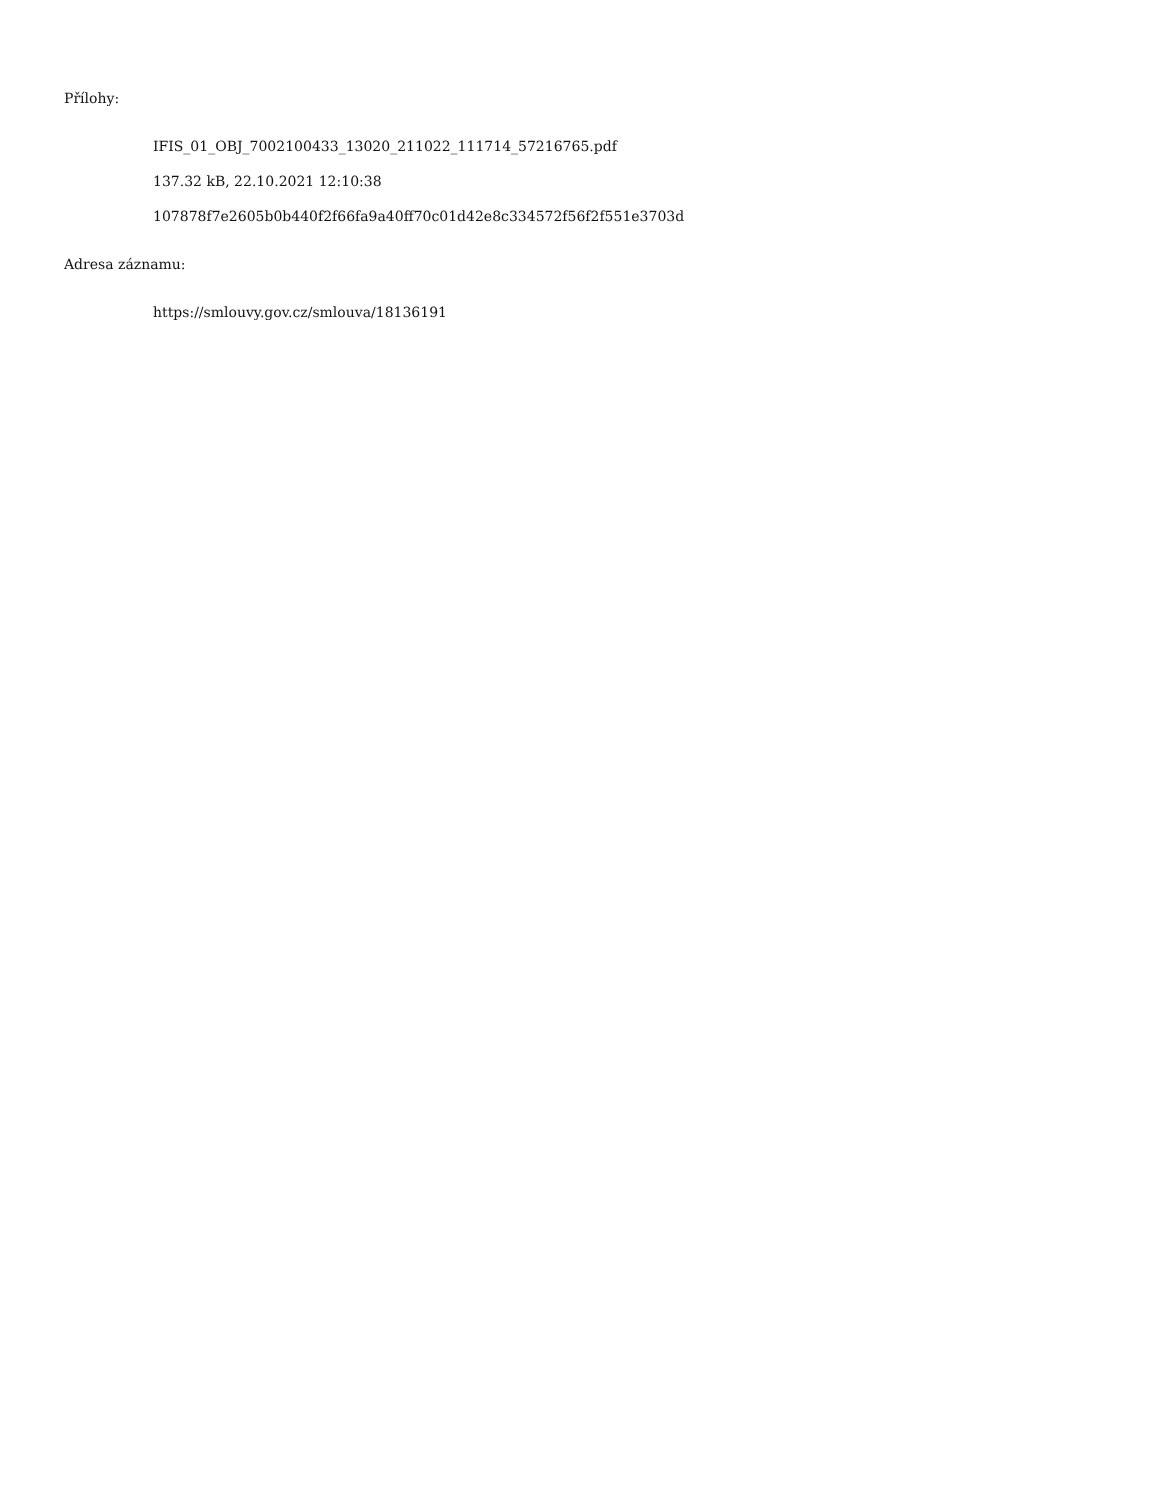Přílohy:
IFIS_01_OBJ_7002100433_13020_211022_111714_57216765.pdf
137.32 kB, 22.10.2021 12:10:38
107878f7e2605b0b440f2f66fa9a40ff70c01d42e8c334572f56f2f551e3703d
Adresa záznamu:
https://smlouvy.gov.cz/smlouva/18136191